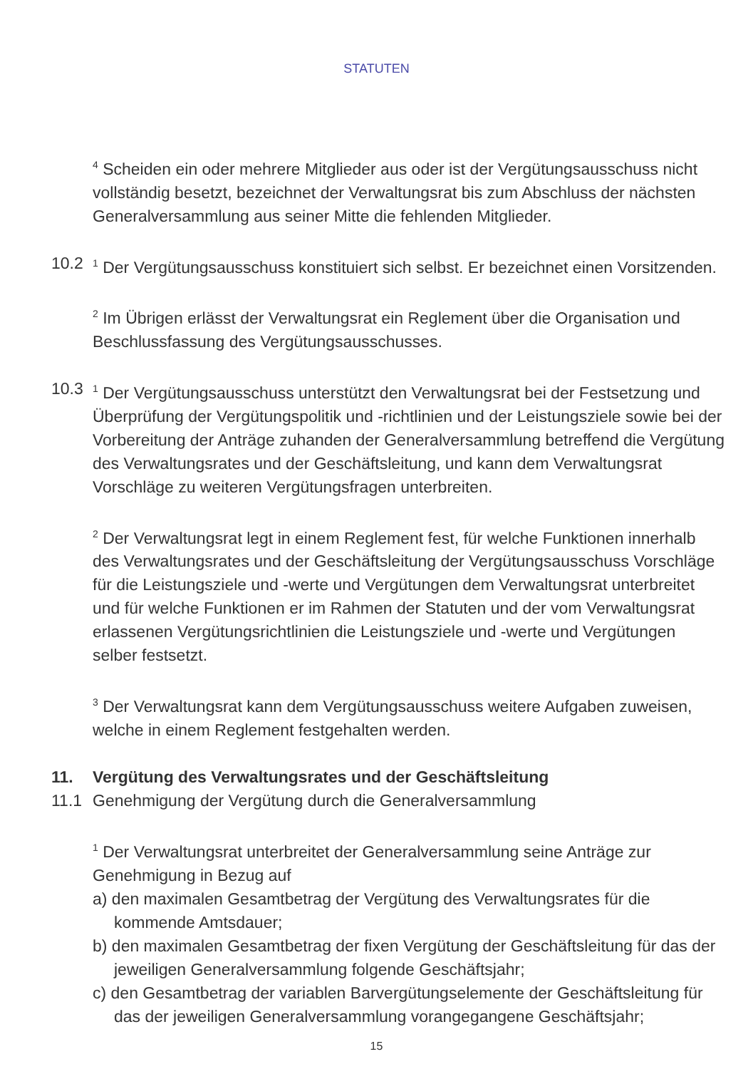STATUTEN
<sup>4</sup> Scheiden ein oder mehrere Mitglieder aus oder ist der Vergütungsausschuss nicht vollständig besetzt, bezeichnet der Verwaltungsrat bis zum Abschluss der nächsten Generalversammlung aus seiner Mitte die fehlenden Mitglieder.
10.2
<sup>1</sup> Der Vergütungsausschuss konstituiert sich selbst. Er bezeichnet einen Vorsitzenden.
<sup>2</sup> Im Übrigen erlässt der Verwaltungsrat ein Reglement über die Organisation und Beschlussfassung des Vergütungsausschusses.
10.3
<sup>1</sup> Der Vergütungsausschuss unterstützt den Verwaltungsrat bei der Festsetzung und Überprüfung der Vergütungspolitik und -richtlinien und der Leistungsziele sowie bei der Vorbereitung der Anträge zuhanden der Generalversammlung betreffend die Vergütung des Verwaltungsrates und der Geschäftsleitung, und kann dem Verwaltungsrat Vorschläge zu weiteren Vergütungsfragen unterbreiten.
<sup>2</sup> Der Verwaltungsrat legt in einem Reglement fest, für welche Funktionen innerhalb des Verwaltungsrates und der Geschäftsleitung der Vergütungs­ausschuss Vorschläge für die Leistungsziele und -werte und Vergütungen dem Verwaltungsrat unterbreitet und für welche Funktionen er im Rahmen der Statuten und der vom Verwaltungsrat erlassenen Vergütungsrichtlinien die Leistungsziele und -werte und Vergütungen selber festsetzt.
<sup>3</sup> Der Verwaltungsrat kann dem Vergütungsausschuss weitere Aufgaben zuweisen, welche in einem Reglement festgehalten werden.
11. Vergütung des Verwaltungsrates und der Geschäftsleitung
11.1 Genehmigung der Vergütung durch die Generalversammlung
<sup>1</sup> Der Verwaltungsrat unterbreitet der Generalversammlung seine Anträge zur Genehmigung in Bezug auf
a) den maximalen Gesamtbetrag der Vergütung des Verwaltungsrates für die kommende Amtsdauer;
b) den maximalen Gesamtbetrag der fixen Vergütung der Geschäftsleitung für das der jeweiligen Generalversammlung folgende Geschäftsjahr;
c) den Gesamtbetrag der variablen Barvergütungselemente der Geschäftsleitung für das der jeweiligen Generalversammlung vorangegangene Geschäftsjahr;
15